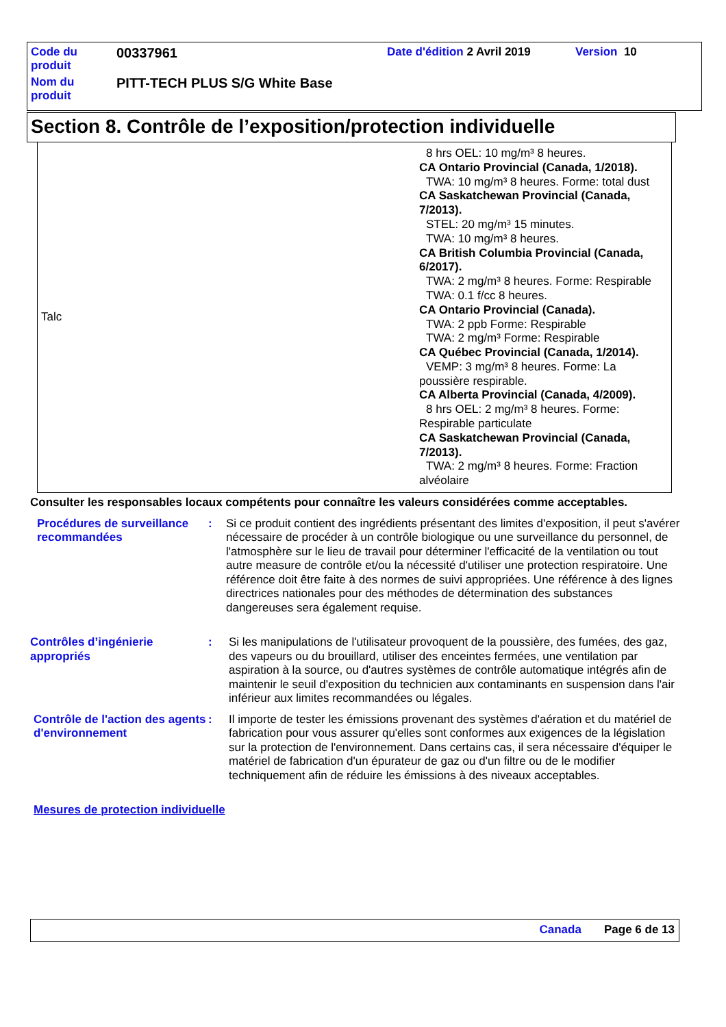| Code du produit | 00337961 | Date d'édition 2 Avril 2019 | Version 10 |
| Nom du produit | PITT-TECH PLUS S/G White Base | | |
Section 8. Contrôle de l’exposition/protection individuelle
| Talc | 8 hrs OEL: 10 mg/m³ 8 heures. CA Ontario Provincial (Canada, 1/2018). TWA: 10 mg/m³ 8 heures. Forme: total dust CA Saskatchewan Provincial (Canada, 7/2013). STEL: 20 mg/m³ 15 minutes. TWA: 10 mg/m³ 8 heures. CA British Columbia Provincial (Canada, 6/2017). TWA: 2 mg/m³ 8 heures. Forme: Respirable TWA: 0.1 f/cc 8 heures. CA Ontario Provincial (Canada). TWA: 2 ppb Forme: Respirable TWA: 2 mg/m³ Forme: Respirable CA Québec Provincial (Canada, 1/2014). VEMP: 3 mg/m³ 8 heures. Forme: La poussière respirable. CA Alberta Provincial (Canada, 4/2009). 8 hrs OEL: 2 mg/m³ 8 heures. Forme: Respirable particulate CA Saskatchewan Provincial (Canada, 7/2013). TWA: 2 mg/m³ 8 heures. Forme: Fraction alvéolaire |
Consulter les responsables locaux compétents pour connaître les valeurs considérées comme acceptables.
Procédures de surveillance recommandées
: Si ce produit contient des ingrédients présentant des limites d'exposition, il peut s'avérer nécessaire de procéder à un contrôle biologique ou une surveillance du personnel, de l'atmosphère sur le lieu de travail pour déterminer l'efficacité de la ventilation ou tout autre measure de contrôle et/ou la nécessité d'utiliser une protection respiratoire. Une référence doit être faite à des normes de suivi appropriées. Une référence à des lignes directrices nationales pour des méthodes de détermination des substances dangereuses sera également requise.
Contrôles d’ingénierie appropriés
: Si les manipulations de l'utilisateur provoquent de la poussière, des fumées, des gaz, des vapeurs ou du brouillard, utiliser des enceintes fermées, une ventilation par aspiration à la source, ou d'autres systèmes de contrôle automatique intégrés afin de maintenir le seuil d'exposition du technicien aux contaminants en suspension dans l'air inférieur aux limites recommandées ou légales.
Contrôle de l'action des agents d'environnement
: Il importe de tester les émissions provenant des systèmes d'aération et du matériel de fabrication pour vous assurer qu'elles sont conformes aux exigences de la législation sur la protection de l'environnement. Dans certains cas, il sera nécessaire d'équiper le matériel de fabrication d'un épurateur de gaz ou d'un filtre ou de le modifier techniquement afin de réduire les émissions à des niveaux acceptables.
Mesures de protection individuelle
Canada Page 6 de 13